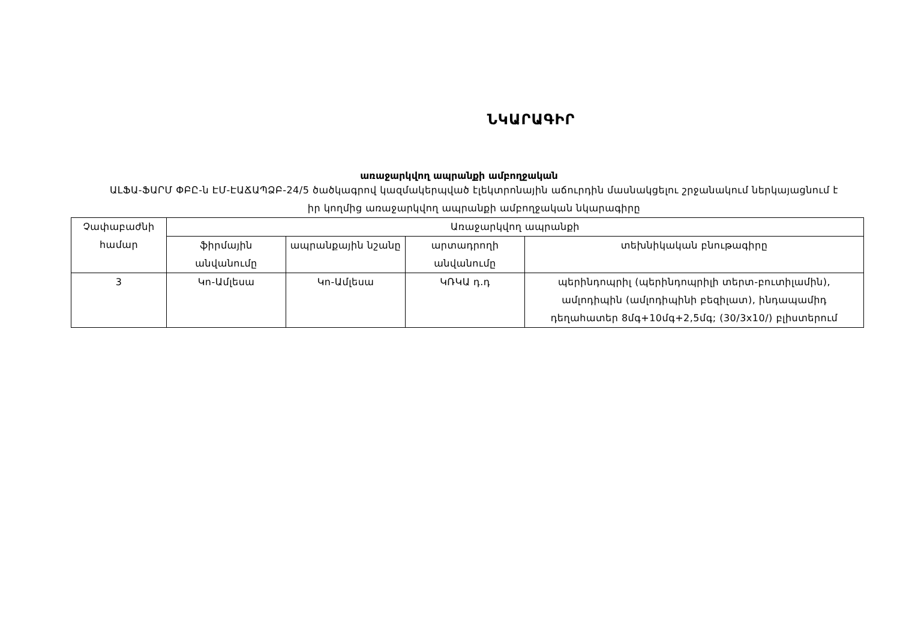ՆԿԱՐԱԳԻՐ
առաջարկվող ապրանքի ամբողջական
ԱԼՖԱ-ՖԱՐՄ ՓԲԸ-ն ԷՄ-ԷԱՃԱՊՁԲ-24/5 ծածկագրով կազմակերպված էլեկտրոնային աճուրդին մասնակցելու շրջանակում ներկայացնում է իր կողմից առաջարկվող ապրանքի ամբողջական նկարագիրը
| Չափաբաժնի համար | Առաջարկվող ապրանքի | | | |
| --- | --- | --- | --- | --- |
| | ֆիրմային անվանումը | ապրանքային նշանը | արտադրողի անվանումը | տեխնիկական բնութագիրը |
| 3 | Կո-Ամլեսա | Կո-Ամլեսա | ԿՌԿԱ դ.դ | պերինդոպրիլ (պերինդոպրիլի տերտ-բուտիլամին), ամլոդիպին (ամլոդիպինի բեզիլատ), ինդապամիդ դեղահատեր 8մգ+10մգ+2,5մգ; (30/3x10/) բլիստերում |